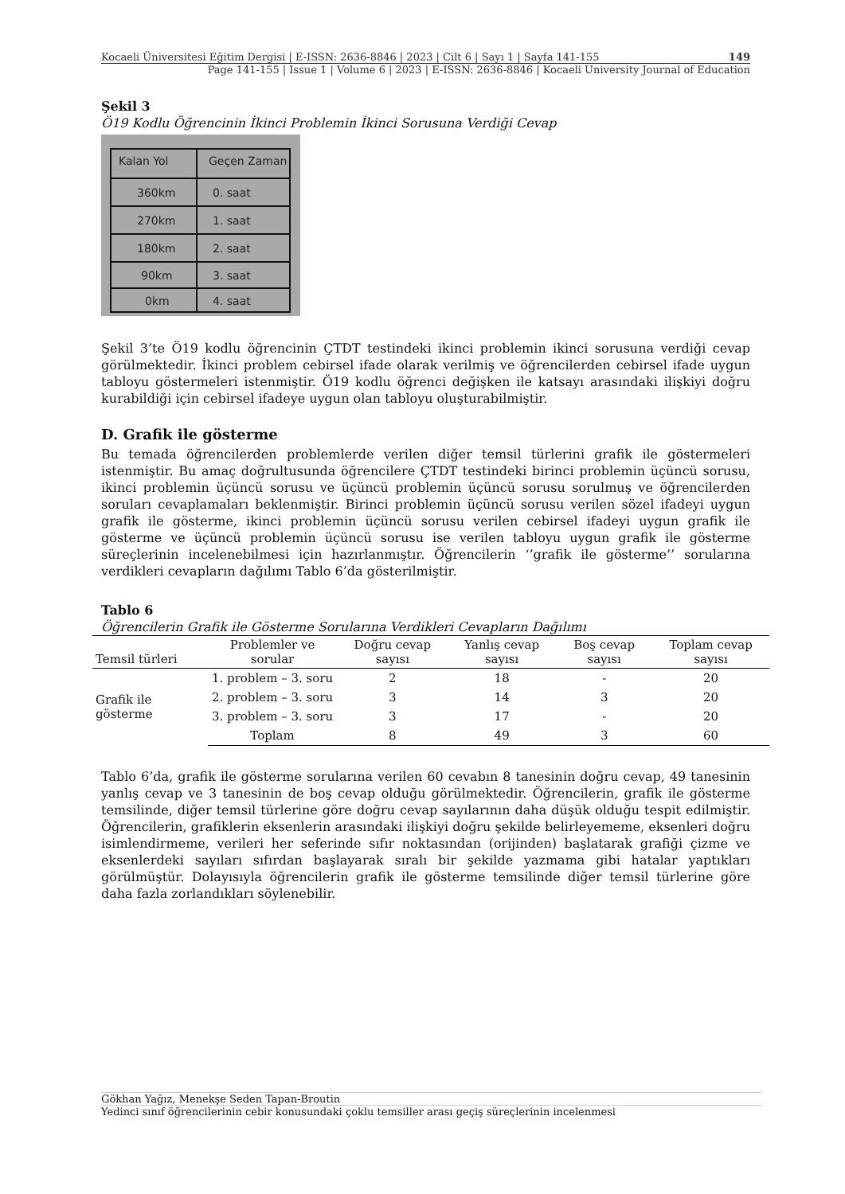Kocaeli Üniversitesi Eğitim Dergisi | E-ISSN: 2636-8846 | 2023 | Cilt 6 | Sayı 1 | Sayfa 141-155 149
Page 141-155 | Issue 1 | Volume 6 | 2023 | E-ISSN: 2636-8846 | Kocaeli University Journal of Education
Şekil 3
Ö19 Kodlu Öğrencinin İkinci Problemin İkinci Sorusuna Verdiği Cevap
Kalan Yol
Geçen Zaman
360km
0. saat
270km
1. saat
180km
2. saat
90km
3. saat
0km
4. saat
Şekil 3’te Ö19 kodlu öğrencinin ÇTDT testindeki ikinci problemin ikinci sorusuna verdiği cevap görülmektedir. İkinci problem cebirsel ifade olarak verilmiş ve öğrencilerden cebirsel ifade uygun tabloyu göstermeleri istenmiştir. Ö19 kodlu öğrenci değişken ile katsayı arasındaki ilişkiyi doğru kurabildiği için cebirsel ifadeye uygun olan tabloyu oluşturabilmiştir.
D. Grafik ile gösterme
Bu temada öğrencilerden problemlerde verilen diğer temsil türlerini grafik ile göstermeleri istenmiştir. Bu amaç doğrultusunda öğrencilere ÇTDT testindeki birinci problemin üçüncü sorusu, ikinci problemin üçüncü sorusu ve üçüncü problemin üçüncü sorusu sorulmuş ve öğrencilerden soruları cevaplamaları beklenmiştir. Birinci problemin üçüncü sorusu verilen sözel ifadeyi uygun grafik ile gösterme, ikinci problemin üçüncü sorusu verilen cebirsel ifadeyi uygun grafik ile gösterme ve üçüncü problemin üçüncü sorusu ise verilen tabloyu uygun grafik ile gösterme süreçlerinin incelenebilmesi için hazırlanmıştır. Öğrencilerin ‘’grafik ile gösterme’’ sorularına verdikleri cevapların dağılımı Tablo 6’da gösterilmiştir.
Tablo 6
Öğrencilerin Grafik ile Gösterme Sorularına Verdikleri Cevapların Dağılımı
| Temsil türleri | Problemler ve sorular | Doğru cevap sayısı | Yanlış cevap sayısı | Boş cevap sayısı | Toplam cevap sayısı |
| --- | --- | --- | --- | --- | --- |
| Grafik ile gösterme | 1. problem – 3. soru | 2 | 18 | - | 20 |
| | 2. problem – 3. soru | 3 | 14 | 3 | 20 |
| | 3. problem – 3. soru | 3 | 17 | - | 20 |
| | Toplam | 8 | 49 | 3 | 60 |
Tablo 6’da, grafik ile gösterme sorularına verilen 60 cevabın 8 tanesinin doğru cevap, 49 tanesinin yanlış cevap ve 3 tanesinin de boş cevap olduğu görülmektedir. Öğrencilerin, grafik ile gösterme temsilinde, diğer temsil türlerine göre doğru cevap sayılarının daha düşük olduğu tespit edilmiştir. Öğrencilerin, grafiklerin eksenlerin arasındaki ilişkiyi doğru şekilde belirleyememe, eksenleri doğru isimlendirmeme, verileri her seferinde sıfır noktasından (orijinden) başlatarak grafiği çizme ve eksenlerdeki sayıları sıfırdan başlayarak sıralı bir şekilde yazmama gibi hatalar yaptıkları görülmüştür. Dolayısıyla öğrencilerin grafik ile gösterme temsilinde diğer temsil türlerine göre daha fazla zorlandıkları söylenebilir.
Gökhan Yağız, Menekşe Seden Tapan-Broutin
Yedinci sınıf öğrencilerinin cebir konusundaki çoklu temsiller arası geçiş süreçlerinin incelenmesi